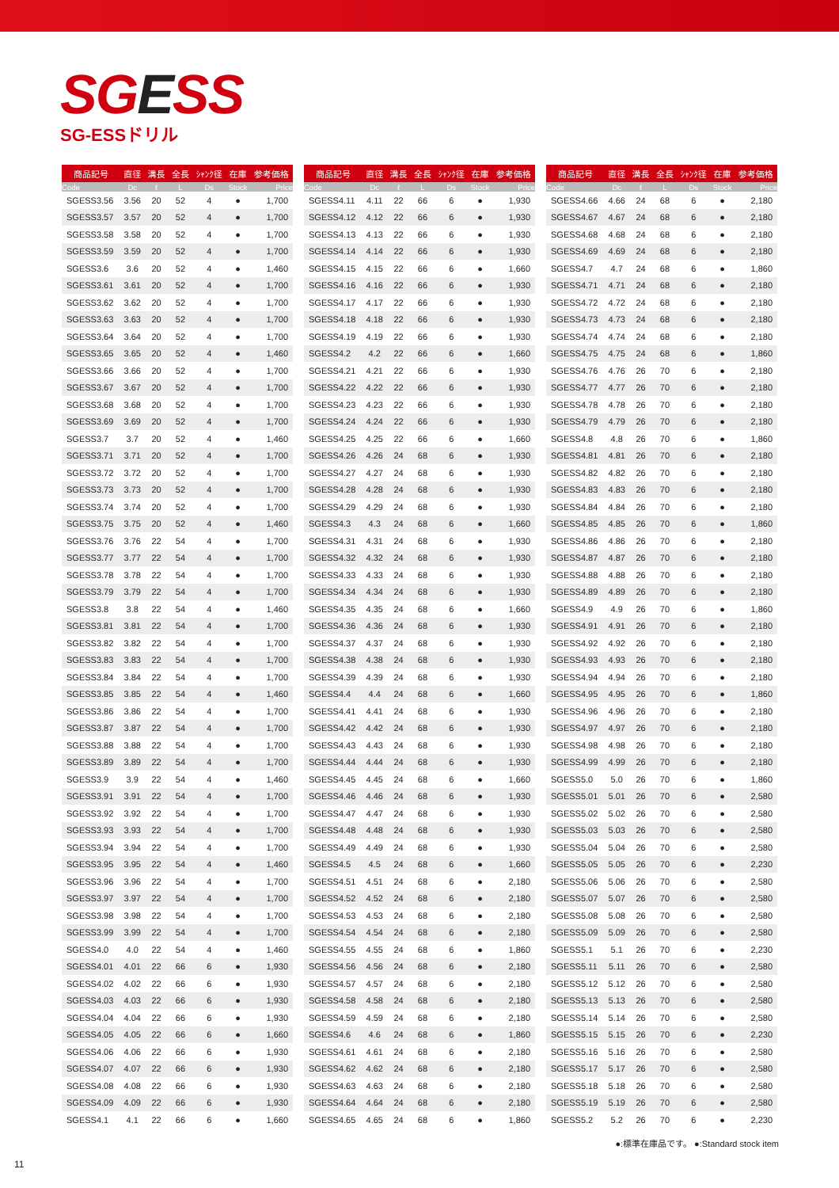SGESS
SG-ESSドリル
| 商品記号 | 直径 | 溝長 | 全長 | ｼｬﾝｸ径 | 在庫 | 参考価格 |
| --- | --- | --- | --- | --- | --- | --- |
| Code | Dc | ℓ | L | Ds | Stock | Price |
| SGESS3.56 | 3.56 | 20 | 52 | 4 | ● | 1,700 |
| SGESS3.57 | 3.57 | 20 | 52 | 4 | ● | 1,700 |
| SGESS3.58 | 3.58 | 20 | 52 | 4 | ● | 1,700 |
| SGESS3.59 | 3.59 | 20 | 52 | 4 | ● | 1,700 |
| SGESS3.6 | 3.6 | 20 | 52 | 4 | ● | 1,460 |
| SGESS3.61 | 3.61 | 20 | 52 | 4 | ● | 1,700 |
| SGESS3.62 | 3.62 | 20 | 52 | 4 | ● | 1,700 |
| SGESS3.63 | 3.63 | 20 | 52 | 4 | ● | 1,700 |
| SGESS3.64 | 3.64 | 20 | 52 | 4 | ● | 1,700 |
| SGESS3.65 | 3.65 | 20 | 52 | 4 | ● | 1,460 |
| SGESS3.66 | 3.66 | 20 | 52 | 4 | ● | 1,700 |
| SGESS3.67 | 3.67 | 20 | 52 | 4 | ● | 1,700 |
| SGESS3.68 | 3.68 | 20 | 52 | 4 | ● | 1,700 |
| SGESS3.69 | 3.69 | 20 | 52 | 4 | ● | 1,700 |
| SGESS3.7 | 3.7 | 20 | 52 | 4 | ● | 1,460 |
| SGESS3.71 | 3.71 | 20 | 52 | 4 | ● | 1,700 |
| SGESS3.72 | 3.72 | 20 | 52 | 4 | ● | 1,700 |
| SGESS3.73 | 3.73 | 20 | 52 | 4 | ● | 1,700 |
| SGESS3.74 | 3.74 | 20 | 52 | 4 | ● | 1,700 |
| SGESS3.75 | 3.75 | 20 | 52 | 4 | ● | 1,460 |
| SGESS3.76 | 3.76 | 22 | 54 | 4 | ● | 1,700 |
| SGESS3.77 | 3.77 | 22 | 54 | 4 | ● | 1,700 |
| SGESS3.78 | 3.78 | 22 | 54 | 4 | ● | 1,700 |
| SGESS3.79 | 3.79 | 22 | 54 | 4 | ● | 1,700 |
| SGESS3.8 | 3.8 | 22 | 54 | 4 | ● | 1,460 |
| SGESS3.81 | 3.81 | 22 | 54 | 4 | ● | 1,700 |
| SGESS3.82 | 3.82 | 22 | 54 | 4 | ● | 1,700 |
| SGESS3.83 | 3.83 | 22 | 54 | 4 | ● | 1,700 |
| SGESS3.84 | 3.84 | 22 | 54 | 4 | ● | 1,700 |
| SGESS3.85 | 3.85 | 22 | 54 | 4 | ● | 1,460 |
| SGESS3.86 | 3.86 | 22 | 54 | 4 | ● | 1,700 |
| SGESS3.87 | 3.87 | 22 | 54 | 4 | ● | 1,700 |
| SGESS3.88 | 3.88 | 22 | 54 | 4 | ● | 1,700 |
| SGESS3.89 | 3.89 | 22 | 54 | 4 | ● | 1,700 |
| SGESS3.9 | 3.9 | 22 | 54 | 4 | ● | 1,460 |
| SGESS3.91 | 3.91 | 22 | 54 | 4 | ● | 1,700 |
| SGESS3.92 | 3.92 | 22 | 54 | 4 | ● | 1,700 |
| SGESS3.93 | 3.93 | 22 | 54 | 4 | ● | 1,700 |
| SGESS3.94 | 3.94 | 22 | 54 | 4 | ● | 1,700 |
| SGESS3.95 | 3.95 | 22 | 54 | 4 | ● | 1,460 |
| SGESS3.96 | 3.96 | 22 | 54 | 4 | ● | 1,700 |
| SGESS3.97 | 3.97 | 22 | 54 | 4 | ● | 1,700 |
| SGESS3.98 | 3.98 | 22 | 54 | 4 | ● | 1,700 |
| SGESS3.99 | 3.99 | 22 | 54 | 4 | ● | 1,700 |
| SGESS4.0 | 4.0 | 22 | 54 | 4 | ● | 1,460 |
| SGESS4.01 | 4.01 | 22 | 66 | 6 | ● | 1,930 |
| SGESS4.02 | 4.02 | 22 | 66 | 6 | ● | 1,930 |
| SGESS4.03 | 4.03 | 22 | 66 | 6 | ● | 1,930 |
| SGESS4.04 | 4.04 | 22 | 66 | 6 | ● | 1,930 |
| SGESS4.05 | 4.05 | 22 | 66 | 6 | ● | 1,660 |
| SGESS4.06 | 4.06 | 22 | 66 | 6 | ● | 1,930 |
| SGESS4.07 | 4.07 | 22 | 66 | 6 | ● | 1,930 |
| SGESS4.08 | 4.08 | 22 | 66 | 6 | ● | 1,930 |
| SGESS4.09 | 4.09 | 22 | 66 | 6 | ● | 1,930 |
| SGESS4.1 | 4.1 | 22 | 66 | 6 | ● | 1,660 |
| 商品記号 | 直径 | 溝長 | 全長 | ｼｬﾝｸ径 | 在庫 | 参考価格 |
| --- | --- | --- | --- | --- | --- | --- |
| Code | Dc | ℓ | L | Ds | Stock | Price |
| SGESS4.11 | 4.11 | 22 | 66 | 6 | ● | 1,930 |
| SGESS4.12 | 4.12 | 22 | 66 | 6 | ● | 1,930 |
| SGESS4.13 | 4.13 | 22 | 66 | 6 | ● | 1,930 |
| SGESS4.14 | 4.14 | 22 | 66 | 6 | ● | 1,930 |
| SGESS4.15 | 4.15 | 22 | 66 | 6 | ● | 1,660 |
| SGESS4.16 | 4.16 | 22 | 66 | 6 | ● | 1,930 |
| SGESS4.17 | 4.17 | 22 | 66 | 6 | ● | 1,930 |
| SGESS4.18 | 4.18 | 22 | 66 | 6 | ● | 1,930 |
| SGESS4.19 | 4.19 | 22 | 66 | 6 | ● | 1,930 |
| SGESS4.2 | 4.2 | 22 | 66 | 6 | ● | 1,660 |
| SGESS4.21 | 4.21 | 22 | 66 | 6 | ● | 1,930 |
| SGESS4.22 | 4.22 | 22 | 66 | 6 | ● | 1,930 |
| SGESS4.23 | 4.23 | 22 | 66 | 6 | ● | 1,930 |
| SGESS4.24 | 4.24 | 22 | 66 | 6 | ● | 1,930 |
| SGESS4.25 | 4.25 | 22 | 66 | 6 | ● | 1,660 |
| SGESS4.26 | 4.26 | 24 | 68 | 6 | ● | 1,930 |
| SGESS4.27 | 4.27 | 24 | 68 | 6 | ● | 1,930 |
| SGESS4.28 | 4.28 | 24 | 68 | 6 | ● | 1,930 |
| SGESS4.29 | 4.29 | 24 | 68 | 6 | ● | 1,930 |
| SGESS4.3 | 4.3 | 24 | 68 | 6 | ● | 1,660 |
| SGESS4.31 | 4.31 | 24 | 68 | 6 | ● | 1,930 |
| SGESS4.32 | 4.32 | 24 | 68 | 6 | ● | 1,930 |
| SGESS4.33 | 4.33 | 24 | 68 | 6 | ● | 1,930 |
| SGESS4.34 | 4.34 | 24 | 68 | 6 | ● | 1,930 |
| SGESS4.35 | 4.35 | 24 | 68 | 6 | ● | 1,660 |
| SGESS4.36 | 4.36 | 24 | 68 | 6 | ● | 1,930 |
| SGESS4.37 | 4.37 | 24 | 68 | 6 | ● | 1,930 |
| SGESS4.38 | 4.38 | 24 | 68 | 6 | ● | 1,930 |
| SGESS4.39 | 4.39 | 24 | 68 | 6 | ● | 1,930 |
| SGESS4.4 | 4.4 | 24 | 68 | 6 | ● | 1,660 |
| SGESS4.41 | 4.41 | 24 | 68 | 6 | ● | 1,930 |
| SGESS4.42 | 4.42 | 24 | 68 | 6 | ● | 1,930 |
| SGESS4.43 | 4.43 | 24 | 68 | 6 | ● | 1,930 |
| SGESS4.44 | 4.44 | 24 | 68 | 6 | ● | 1,930 |
| SGESS4.45 | 4.45 | 24 | 68 | 6 | ● | 1,660 |
| SGESS4.46 | 4.46 | 24 | 68 | 6 | ● | 1,930 |
| SGESS4.47 | 4.47 | 24 | 68 | 6 | ● | 1,930 |
| SGESS4.48 | 4.48 | 24 | 68 | 6 | ● | 1,930 |
| SGESS4.49 | 4.49 | 24 | 68 | 6 | ● | 1,930 |
| SGESS4.5 | 4.5 | 24 | 68 | 6 | ● | 1,660 |
| SGESS4.51 | 4.51 | 24 | 68 | 6 | ● | 2,180 |
| SGESS4.52 | 4.52 | 24 | 68 | 6 | ● | 2,180 |
| SGESS4.53 | 4.53 | 24 | 68 | 6 | ● | 2,180 |
| SGESS4.54 | 4.54 | 24 | 68 | 6 | ● | 2,180 |
| SGESS4.55 | 4.55 | 24 | 68 | 6 | ● | 1,860 |
| SGESS4.56 | 4.56 | 24 | 68 | 6 | ● | 2,180 |
| SGESS4.57 | 4.57 | 24 | 68 | 6 | ● | 2,180 |
| SGESS4.58 | 4.58 | 24 | 68 | 6 | ● | 2,180 |
| SGESS4.59 | 4.59 | 24 | 68 | 6 | ● | 2,180 |
| SGESS4.6 | 4.6 | 24 | 68 | 6 | ● | 1,860 |
| SGESS4.61 | 4.61 | 24 | 68 | 6 | ● | 2,180 |
| SGESS4.62 | 4.62 | 24 | 68 | 6 | ● | 2,180 |
| SGESS4.63 | 4.63 | 24 | 68 | 6 | ● | 2,180 |
| SGESS4.64 | 4.64 | 24 | 68 | 6 | ● | 2,180 |
| SGESS4.65 | 4.65 | 24 | 68 | 6 | ● | 1,860 |
| 商品記号 | 直径 | 溝長 | 全長 | ｼｬﾝｸ径 | 在庫 | 参考価格 |
| --- | --- | --- | --- | --- | --- | --- |
| Code | Dc | ℓ | L | Ds | Stock | Price |
| SGESS4.66 | 4.66 | 24 | 68 | 6 | ● | 2,180 |
| SGESS4.67 | 4.67 | 24 | 68 | 6 | ● | 2,180 |
| SGESS4.68 | 4.68 | 24 | 68 | 6 | ● | 2,180 |
| SGESS4.69 | 4.69 | 24 | 68 | 6 | ● | 2,180 |
| SGESS4.7 | 4.7 | 24 | 68 | 6 | ● | 1,860 |
| SGESS4.71 | 4.71 | 24 | 68 | 6 | ● | 2,180 |
| SGESS4.72 | 4.72 | 24 | 68 | 6 | ● | 2,180 |
| SGESS4.73 | 4.73 | 24 | 68 | 6 | ● | 2,180 |
| SGESS4.74 | 4.74 | 24 | 68 | 6 | ● | 2,180 |
| SGESS4.75 | 4.75 | 24 | 68 | 6 | ● | 1,860 |
| SGESS4.76 | 4.76 | 26 | 70 | 6 | ● | 2,180 |
| SGESS4.77 | 4.77 | 26 | 70 | 6 | ● | 2,180 |
| SGESS4.78 | 4.78 | 26 | 70 | 6 | ● | 2,180 |
| SGESS4.79 | 4.79 | 26 | 70 | 6 | ● | 2,180 |
| SGESS4.8 | 4.8 | 26 | 70 | 6 | ● | 1,860 |
| SGESS4.81 | 4.81 | 26 | 70 | 6 | ● | 2,180 |
| SGESS4.82 | 4.82 | 26 | 70 | 6 | ● | 2,180 |
| SGESS4.83 | 4.83 | 26 | 70 | 6 | ● | 2,180 |
| SGESS4.84 | 4.84 | 26 | 70 | 6 | ● | 2,180 |
| SGESS4.85 | 4.85 | 26 | 70 | 6 | ● | 1,860 |
| SGESS4.86 | 4.86 | 26 | 70 | 6 | ● | 2,180 |
| SGESS4.87 | 4.87 | 26 | 70 | 6 | ● | 2,180 |
| SGESS4.88 | 4.88 | 26 | 70 | 6 | ● | 2,180 |
| SGESS4.89 | 4.89 | 26 | 70 | 6 | ● | 2,180 |
| SGESS4.9 | 4.9 | 26 | 70 | 6 | ● | 1,860 |
| SGESS4.91 | 4.91 | 26 | 70 | 6 | ● | 2,180 |
| SGESS4.92 | 4.92 | 26 | 70 | 6 | ● | 2,180 |
| SGESS4.93 | 4.93 | 26 | 70 | 6 | ● | 2,180 |
| SGESS4.94 | 4.94 | 26 | 70 | 6 | ● | 2,180 |
| SGESS4.95 | 4.95 | 26 | 70 | 6 | ● | 1,860 |
| SGESS4.96 | 4.96 | 26 | 70 | 6 | ● | 2,180 |
| SGESS4.97 | 4.97 | 26 | 70 | 6 | ● | 2,180 |
| SGESS4.98 | 4.98 | 26 | 70 | 6 | ● | 2,180 |
| SGESS4.99 | 4.99 | 26 | 70 | 6 | ● | 2,180 |
| SGESS5.0 | 5.0 | 26 | 70 | 6 | ● | 1,860 |
| SGESS5.01 | 5.01 | 26 | 70 | 6 | ● | 2,580 |
| SGESS5.02 | 5.02 | 26 | 70 | 6 | ● | 2,580 |
| SGESS5.03 | 5.03 | 26 | 70 | 6 | ● | 2,580 |
| SGESS5.04 | 5.04 | 26 | 70 | 6 | ● | 2,580 |
| SGESS5.05 | 5.05 | 26 | 70 | 6 | ● | 2,230 |
| SGESS5.06 | 5.06 | 26 | 70 | 6 | ● | 2,580 |
| SGESS5.07 | 5.07 | 26 | 70 | 6 | ● | 2,580 |
| SGESS5.08 | 5.08 | 26 | 70 | 6 | ● | 2,580 |
| SGESS5.09 | 5.09 | 26 | 70 | 6 | ● | 2,580 |
| SGESS5.1 | 5.1 | 26 | 70 | 6 | ● | 2,230 |
| SGESS5.11 | 5.11 | 26 | 70 | 6 | ● | 2,580 |
| SGESS5.12 | 5.12 | 26 | 70 | 6 | ● | 2,580 |
| SGESS5.13 | 5.13 | 26 | 70 | 6 | ● | 2,580 |
| SGESS5.14 | 5.14 | 26 | 70 | 6 | ● | 2,580 |
| SGESS5.15 | 5.15 | 26 | 70 | 6 | ● | 2,230 |
| SGESS5.16 | 5.16 | 26 | 70 | 6 | ● | 2,580 |
| SGESS5.17 | 5.17 | 26 | 70 | 6 | ● | 2,580 |
| SGESS5.18 | 5.18 | 26 | 70 | 6 | ● | 2,580 |
| SGESS5.19 | 5.19 | 26 | 70 | 6 | ● | 2,580 |
| SGESS5.2 | 5.2 | 26 | 70 | 6 | ● | 2,230 |
●:標準在庫品です。 ●:Standard stock item
11